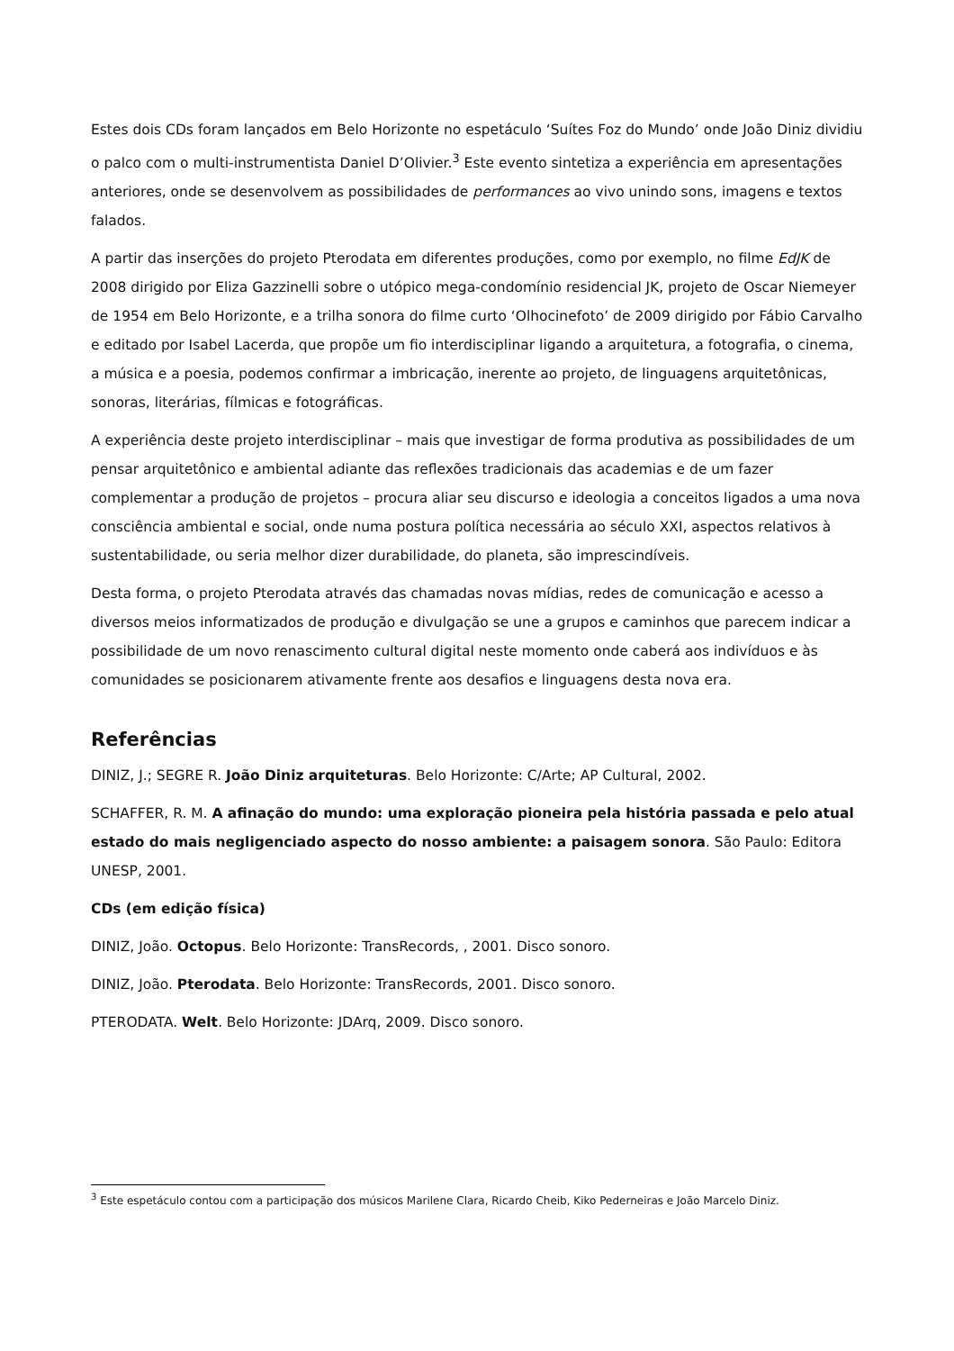Estes dois CDs foram lançados em Belo Horizonte no espetáculo ‘Suítes Foz do Mundo’ onde João Diniz dividiu o palco com o multi-instrumentista Daniel D’Olivier.<sup>3</sup> Este evento sintetiza a experiência em apresentações anteriores, onde se desenvolvem as possibilidades de performances ao vivo unindo sons, imagens e textos falados.
A partir das inserções do projeto Pterodata em diferentes produções, como por exemplo, no filme EdJK de 2008 dirigido por Eliza Gazzinelli sobre o utópico mega-condomínio residencial JK, projeto de Oscar Niemeyer de 1954 em Belo Horizonte, e a trilha sonora do filme curto ‘Olhocinefoto’ de 2009 dirigido por Fábio Carvalho e editado por Isabel Lacerda, que propõe um fio interdisciplinar ligando a arquitetura, a fotografia, o cinema, a música e a poesia, podemos confirmar a imbricação, inerente ao projeto, de linguagens arquitetônicas, sonoras, literárias, fílmicas e fotográficas.
A experiência deste projeto interdisciplinar – mais que investigar de forma produtiva as possibilidades de um pensar arquitetônico e ambiental adiante das reflexões tradicionais das academias e de um fazer complementar a produção de projetos – procura aliar seu discurso e ideologia a conceitos ligados a uma nova consciência ambiental e social, onde numa postura política necessária ao século XXI, aspectos relativos à sustentabilidade, ou seria melhor dizer durabilidade, do planeta, são imprescindíveis.
Desta forma, o projeto Pterodata através das chamadas novas mídias, redes de comunicação e acesso a diversos meios informatizados de produção e divulgação se une a grupos e caminhos que parecem indicar a possibilidade de um novo renascimento cultural digital neste momento onde caberá aos indivíduos e às comunidades se posicionarem ativamente frente aos desafios e linguagens desta nova era.
Referências
DINIZ, J.; SEGRE R. João Diniz arquiteturas. Belo Horizonte: C/Arte; AP Cultural, 2002.
SCHAFFER, R. M. A afinação do mundo: uma exploração pioneira pela história passada e pelo atual estado do mais negligenciado aspecto do nosso ambiente: a paisagem sonora. São Paulo: Editora UNESP, 2001.
CDs (em edição física)
DINIZ, João. Octopus. Belo Horizonte: TransRecords, , 2001. Disco sonoro.
DINIZ, João. Pterodata. Belo Horizonte: TransRecords, 2001. Disco sonoro.
PTERODATA. Welt. Belo Horizonte: JDArq, 2009. Disco sonoro.
<sup>3</sup> Este espetáculo contou com a participação dos músicos Marilene Clara, Ricardo Cheib, Kiko Pederneiras e João Marcelo Diniz.